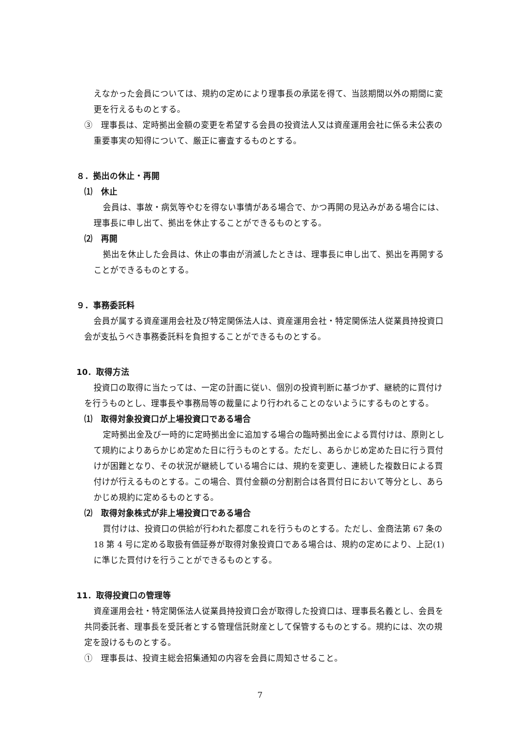えなかった会員については、規約の定めにより理事長の承諾を得て、当該期間以外の期間に変更を行えるものとする。
③　理事長は、定時拠出金額の変更を希望する会員の投資法人又は資産運用会社に係る未公表の重要事実の知得について、厳正に審査するものとする。
８．拠出の休止・再開
⑴　休止
会員は、事故・病気等やむを得ない事情がある場合で、かつ再開の見込みがある場合には、理事長に申し出て、拠出を休止することができるものとする。
⑵　再開
拠出を休止した会員は、休止の事由が消滅したときは、理事長に申し出て、拠出を再開することができるものとする。
９．事務委託料
会員が属する資産運用会社及び特定関係法人は、資産運用会社・特定関係法人従業員持投資口会が支払うべき事務委託料を負担することができるものとする。
10．取得方法
投資口の取得に当たっては、一定の計画に従い、個別の投資判断に基づかず、継続的に買付けを行うものとし、理事長や事務局等の裁量により行われることのないようにするものとする。
⑴　取得対象投資口が上場投資口である場合
定時拠出金及び一時的に定時拠出金に追加する場合の臨時拠出金による買付けは、原則として規約によりあらかじめ定めた日に行うものとする。ただし、あらかじめ定めた日に行う買付けが困難となり、その状況が継続している場合には、規約を変更し、連続した複数日による買付けが行えるものとする。この場合、買付金額の分割割合は各買付日において等分とし、あらかじめ規約に定めるものとする。
⑵　取得対象株式が非上場投資口である場合
買付けは、投資口の供給が行われた都度これを行うものとする。ただし、金商法第 67 条の 18 第 4 号に定める取扱有価証券が取得対象投資口である場合は、規約の定めにより、上記(1)に準じた買付けを行うことができるものとする。
11．取得投資口の管理等
資産運用会社・特定関係法人従業員持投資口会が取得した投資口は、理事長名義とし、会員を共同委託者、理事長を受託者とする管理信託財産として保管するものとする。規約には、次の規定を設けるものとする。
①　理事長は、投資主総会招集通知の内容を会員に周知させること。
7